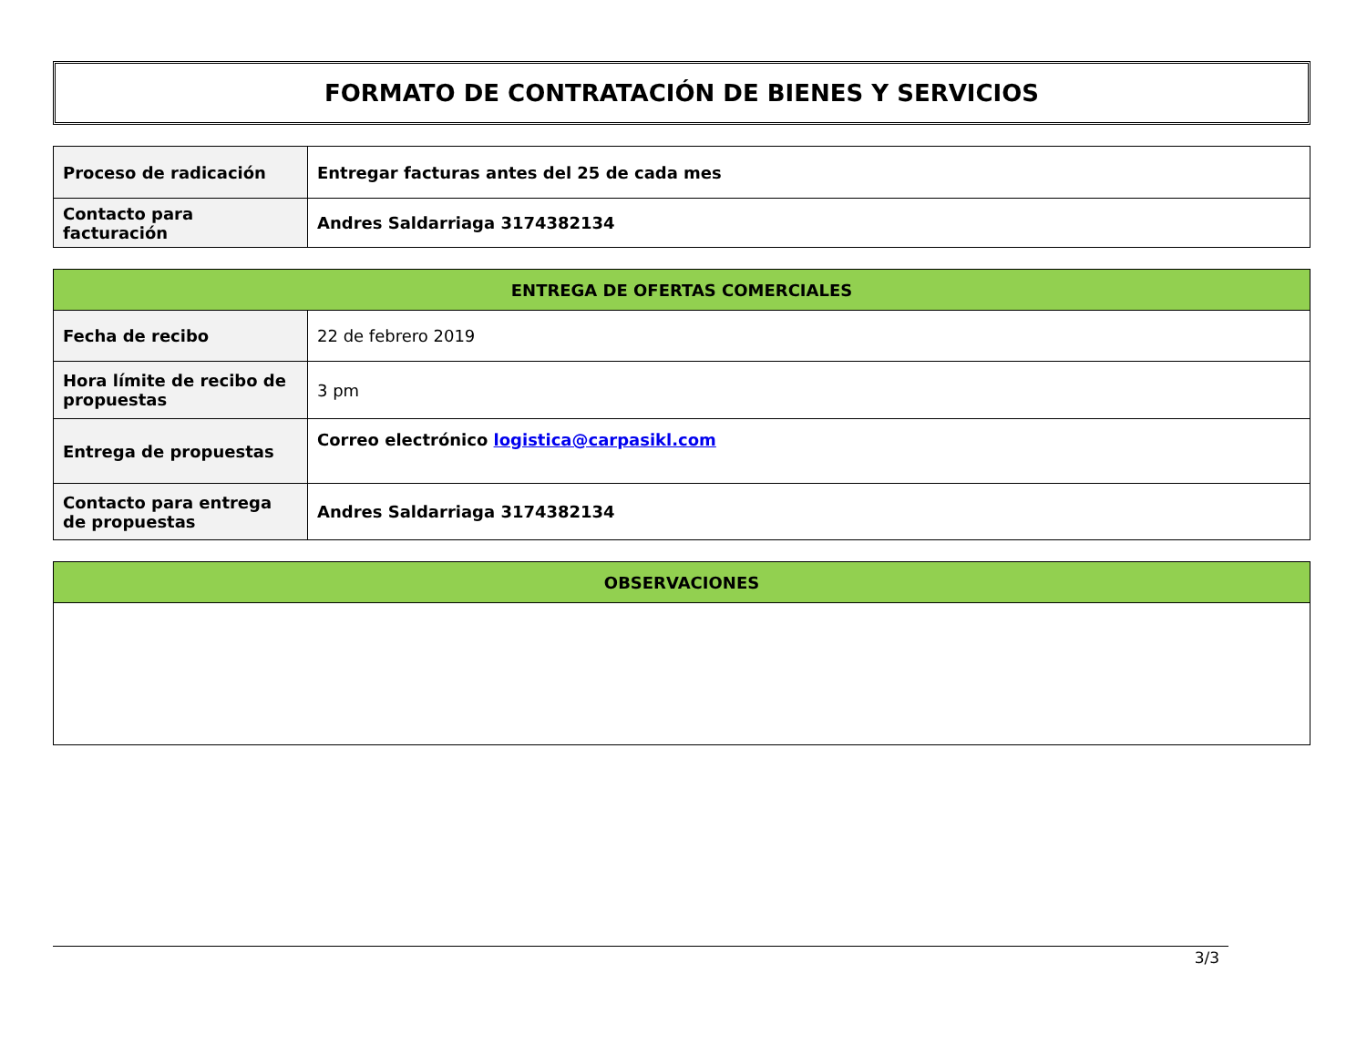FORMATO DE CONTRATACIÓN DE BIENES Y SERVICIOS
| Proceso de radicación | Entregar facturas antes del 25 de cada mes |
| Contacto para facturación | Andres Saldarriaga 3174382134 |
| ENTREGA DE OFERTAS COMERCIALES | |
| --- | --- |
| Fecha de recibo | 22 de febrero 2019 |
| Hora límite de recibo de propuestas | 3 pm |
| Entrega de propuestas | Correo electrónico logistica@carpasikl.com |
| Contacto para entrega de propuestas | Andres Saldarriaga 3174382134 |
| OBSERVACIONES |
| --- |
3/3